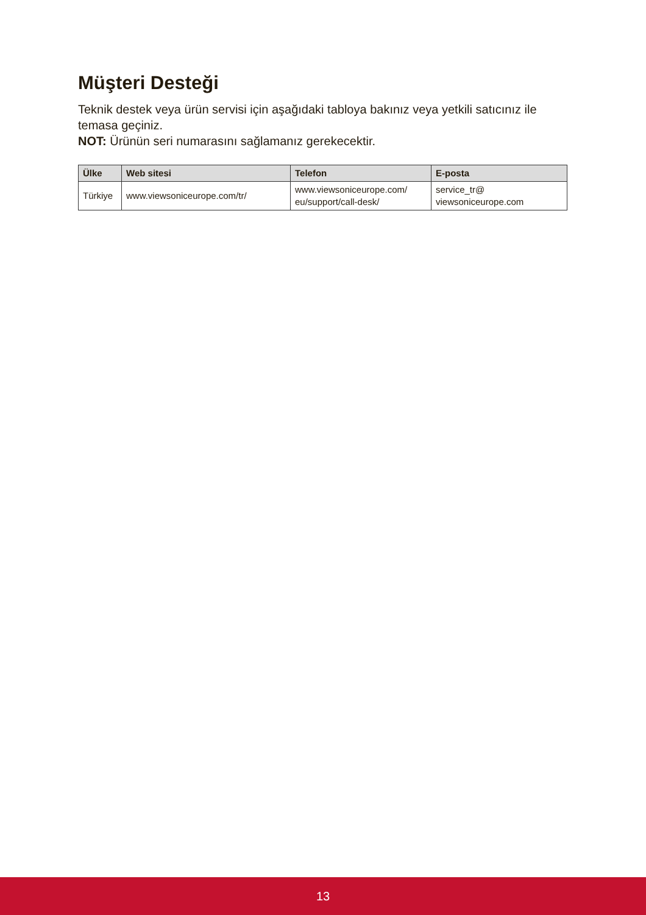Müşteri Desteği
Teknik destek veya ürün servisi için aşağıdaki tabloya bakınız veya yetkili satıcınız ile temasa geçiniz.
NOT: Ürünün seri numarasını sağlamanız gerekecektir.
| Ülke | Web sitesi | Telefon | E-posta |
| --- | --- | --- | --- |
| Türkiye | www.viewsoniceurope.com/tr/ | www.viewsoniceurope.com/ eu/support/call-desk/ | service_tr@ viewsoniceurope.com |
13